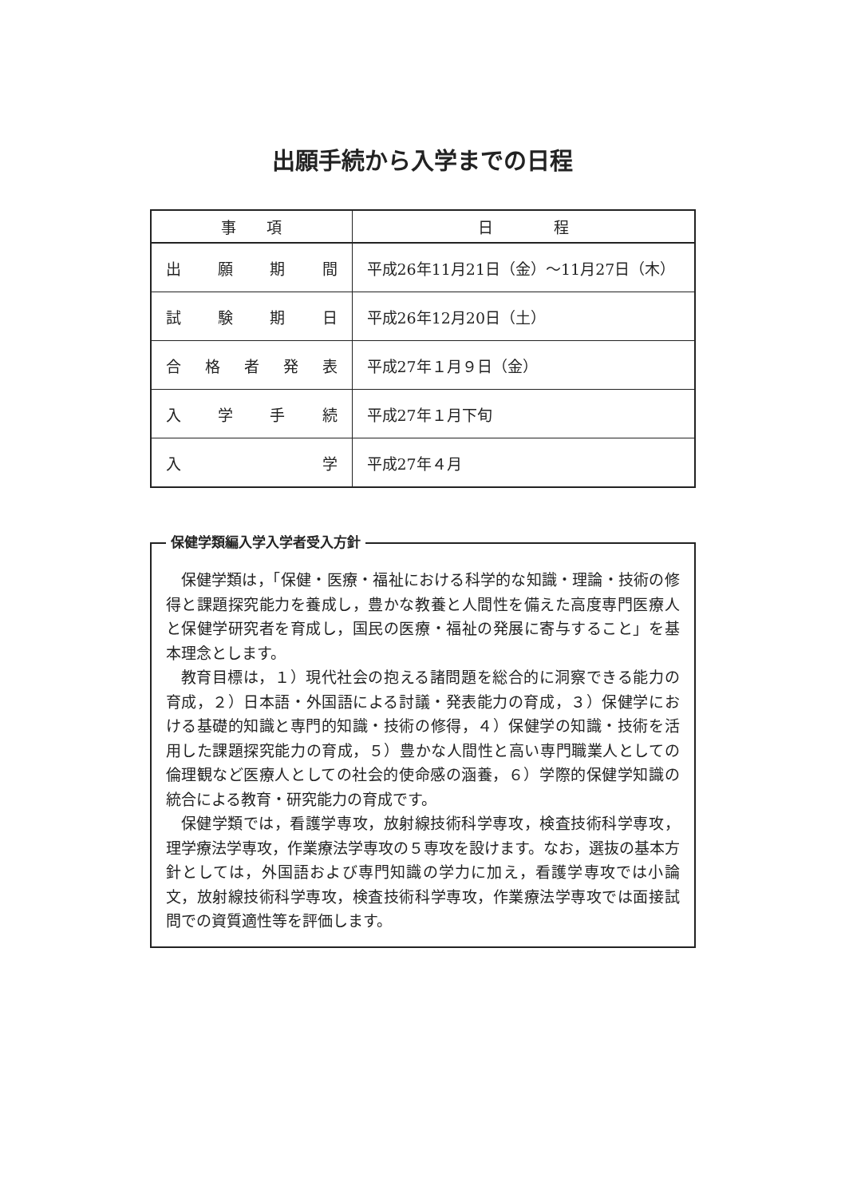出願手続から入学までの日程
| 事 項 | 日 程 |
| --- | --- |
| 出願期間 | 平成26年11月21日（金）～11月27日（木） |
| 試験期日 | 平成26年12月20日（土） |
| 合格者発表 | 平成27年１月９日（金） |
| 入学手続 | 平成27年１月下旬 |
| 入 学 | 平成27年４月 |
保健学類編入学入学者受入方針
保健学類は，「保健・医療・福祉における科学的な知識・理論・技術の修得と課題探究能力を養成し，豊かな教養と人間性を備えた高度専門医療人と保健学研究者を育成し，国民の医療・福祉の発展に寄与すること」を基本理念とします。
教育目標は，１）現代社会の抱える諸問題を総合的に洞察できる能力の育成，２）日本語・外国語による討議・発表能力の育成，３）保健学における基礎的知識と専門的知識・技術の修得，４）保健学の知識・技術を活用した課題探究能力の育成，５）豊かな人間性と高い専門職業人としての倫理観など医療人としての社会的使命感の涵養，６）学際的保健学知識の統合による教育・研究能力の育成です。
保健学類では，看護学専攻，放射線技術科学専攻，検査技術科学専攻，理学療法学専攻，作業療法学専攻の５専攻を設けます。なお，選抜の基本方針としては，外国語および専門知識の学力に加え，看護学専攻では小論文，放射線技術科学専攻，検査技術科学専攻，作業療法学専攻では面接試問での資質適性等を評価します。